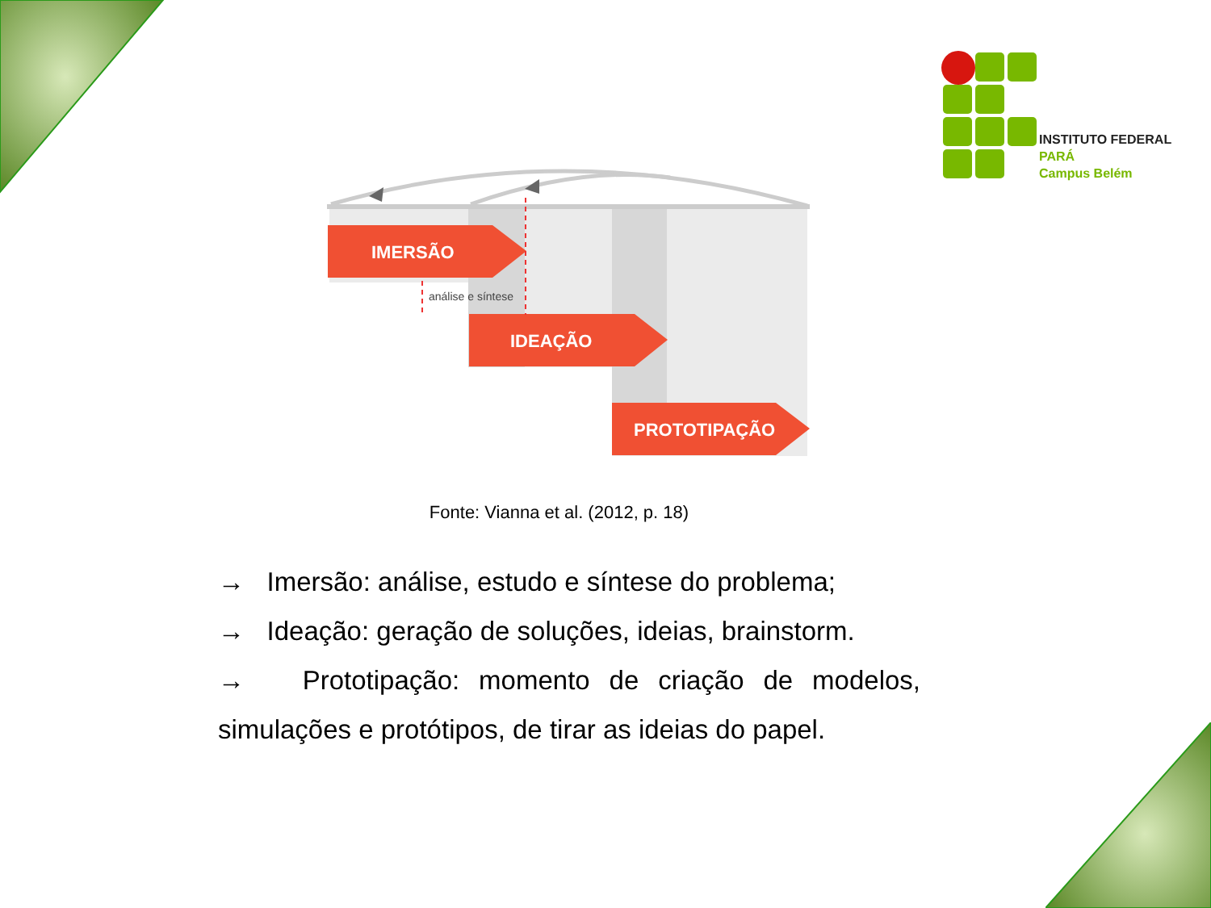INSTITUTO FEDERAL
PARÁ
Campus Belém
IMERSÃO
IDEAÇÃO
PROTOTIPAÇÃO
análise e síntese
Fonte: Vianna et al. (2012, p. 18)
→ Imersão: análise, estudo e síntese do problema;
→ Ideação: geração de soluções, ideias, brainstorm.
→ Prototipação: momento de criação de modelos, simulações e protótipos, de tirar as ideias do papel.